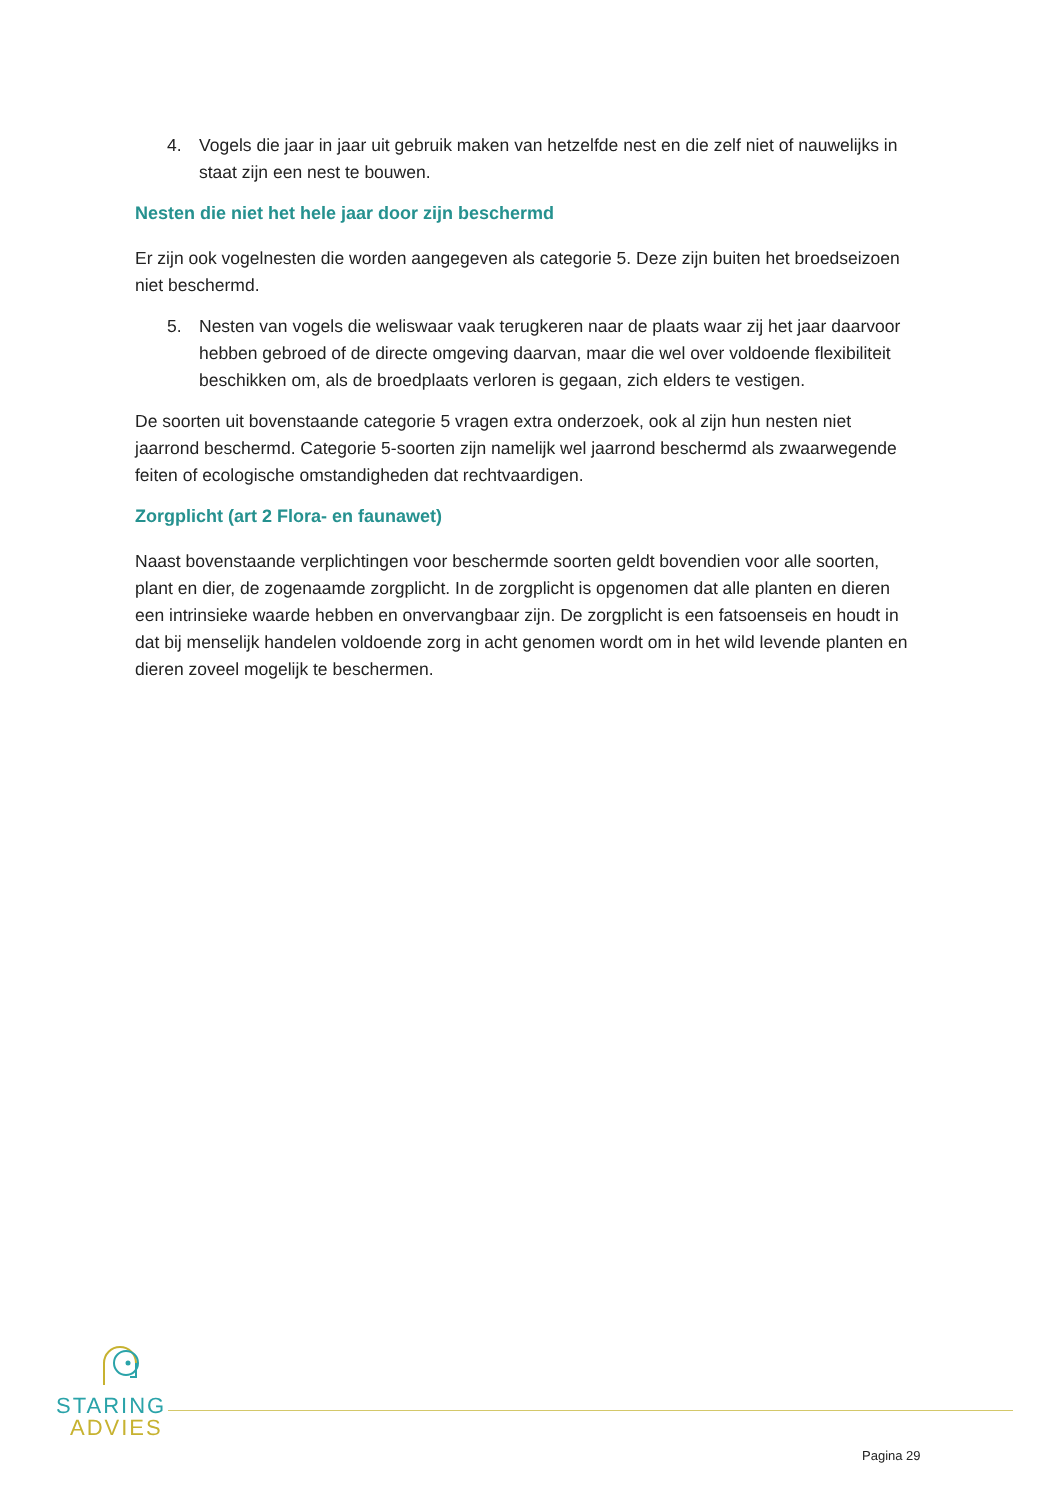4. Vogels die jaar in jaar uit gebruik maken van hetzelfde nest en die zelf niet of nauwelijks in staat zijn een nest te bouwen.
Nesten die niet het hele jaar door zijn beschermd
Er zijn ook vogelnesten die worden aangegeven als categorie 5. Deze zijn buiten het broedseizoen niet beschermd.
5. Nesten van vogels die weliswaar vaak terugkeren naar de plaats waar zij het jaar daarvoor hebben gebroed of de directe omgeving daarvan, maar die wel over voldoende flexibiliteit beschikken om, als de broedplaats verloren is gegaan, zich elders te vestigen.
De soorten uit bovenstaande categorie 5 vragen extra onderzoek, ook al zijn hun nesten niet jaarrond beschermd. Categorie 5-soorten zijn namelijk wel jaarrond beschermd als zwaarwegende feiten of ecologische omstandigheden dat rechtvaardigen.
Zorgplicht (art 2 Flora- en faunawet)
Naast bovenstaande verplichtingen voor beschermde soorten geldt bovendien voor alle soorten, plant en dier, de zogenaamde zorgplicht. In de zorgplicht is opgenomen dat alle planten en dieren een intrinsieke waarde hebben en onvervangbaar zijn. De zorgplicht is een fatsoenseis en houdt in dat bij menselijk handelen voldoende zorg in acht genomen wordt om in het wild levende planten en dieren zoveel mogelijk te beschermen.
STARING
ADVIES
Pagina 29